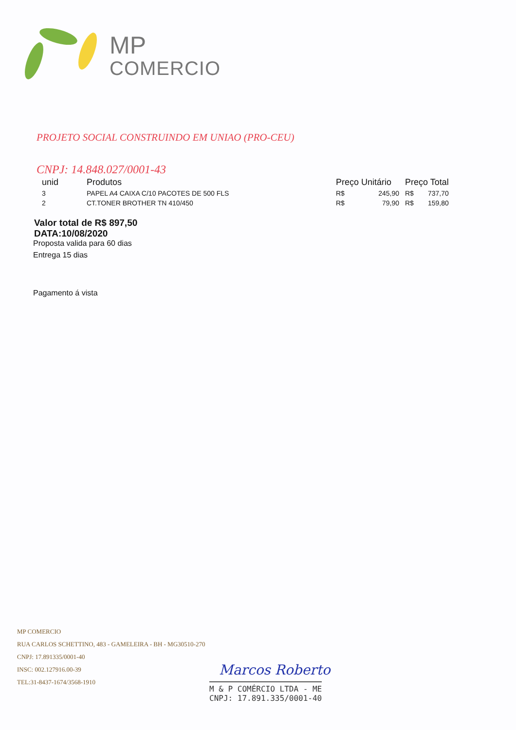MP
COMERCIO
PROJETO SOCIAL CONSTRUINDO EM UNIAO (PRO-CEU)
CNPJ: 14.848.027/0001-43
| unid | Produtos | Preço Unitário | | Preço Total | |
| --- | --- | --- | --- | --- | --- |
| 3 | PAPEL A4 CAIXA C/10 PACOTES DE 500 FLS | R$ | 245,90 | R$ | 737,70 |
| 2 | CT.TONER BROTHER TN 410/450 | R$ | 79,90 | R$ | 159,80 |
Valor total de R$ 897,50
DATA:10/08/2020
Proposta valida para 60 dias
Entrega 15 dias
Pagamento á vista
MP COMERCIO
RUA CARLOS SCHETTINO, 483 - GAMELEIRA - BH - MG30510-270
CNPJ: 17.891335/0001-40
INSC: 002.127916.00-39
TEL:31-8437-1674/3568-1910
Marcos Roberto
M & P COMÉRCIO LTDA - ME
CNPJ: 17.891.335/0001-40